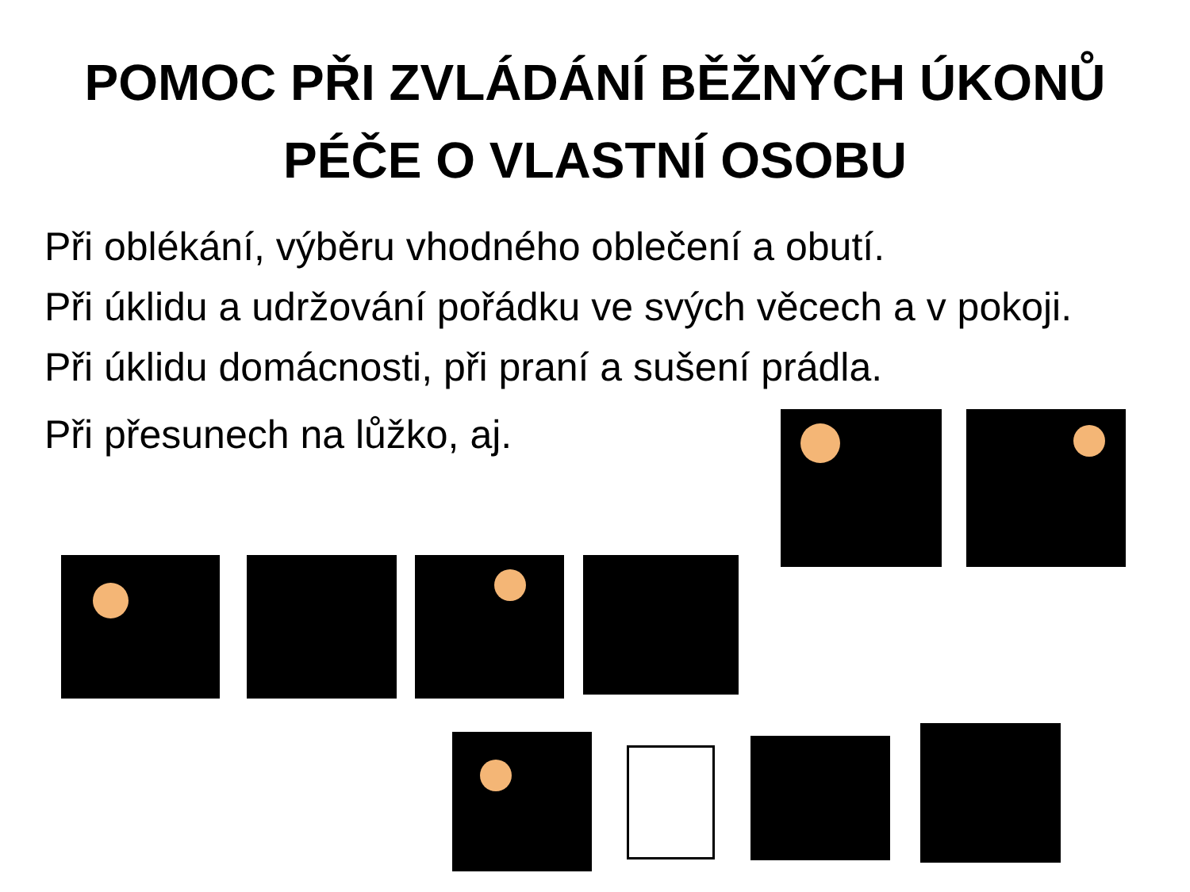POMOC PŘI ZVLÁDÁNÍ BĚŽNÝCH ÚKONŮ
PÉČE O VLASTNÍ OSOBU
Při oblékání, výběru vhodného oblečení a obutí.
Při úklidu a udržování pořádku ve svých věcech a v pokoji. Při úklidu domácnosti, při praní a sušení prádla.
Při přesunech na lůžko, aj.